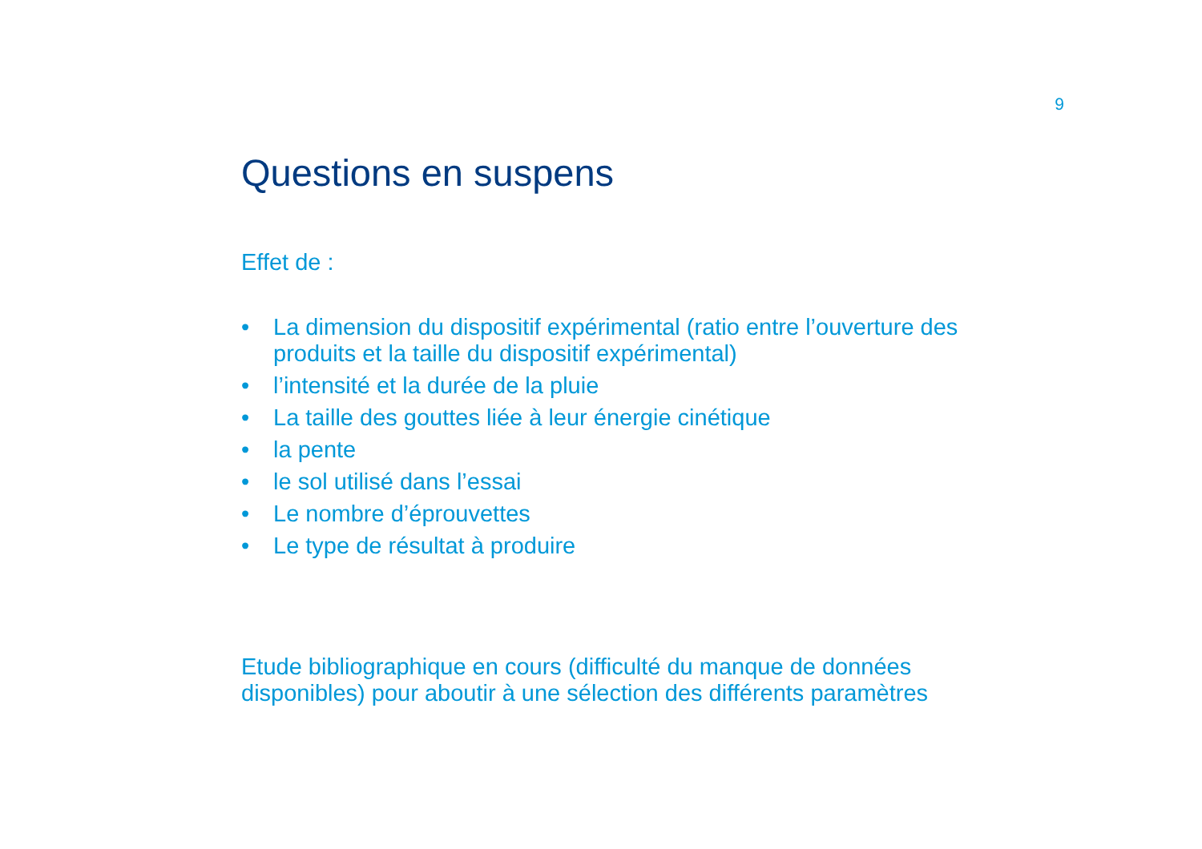9
Questions en suspens
Effet de :
• La dimension du dispositif expérimental (ratio entre l’ouverture des produits et la taille du dispositif expérimental)
• l’intensité et la durée de la pluie
• La taille des gouttes liée à leur énergie cinétique
• la pente
• le sol utilisé dans l’essai
• Le nombre d’éprouvettes
• Le type de résultat à produire
Etude bibliographique en cours (difficulté du manque de données disponibles) pour aboutir à une sélection des différents paramètres